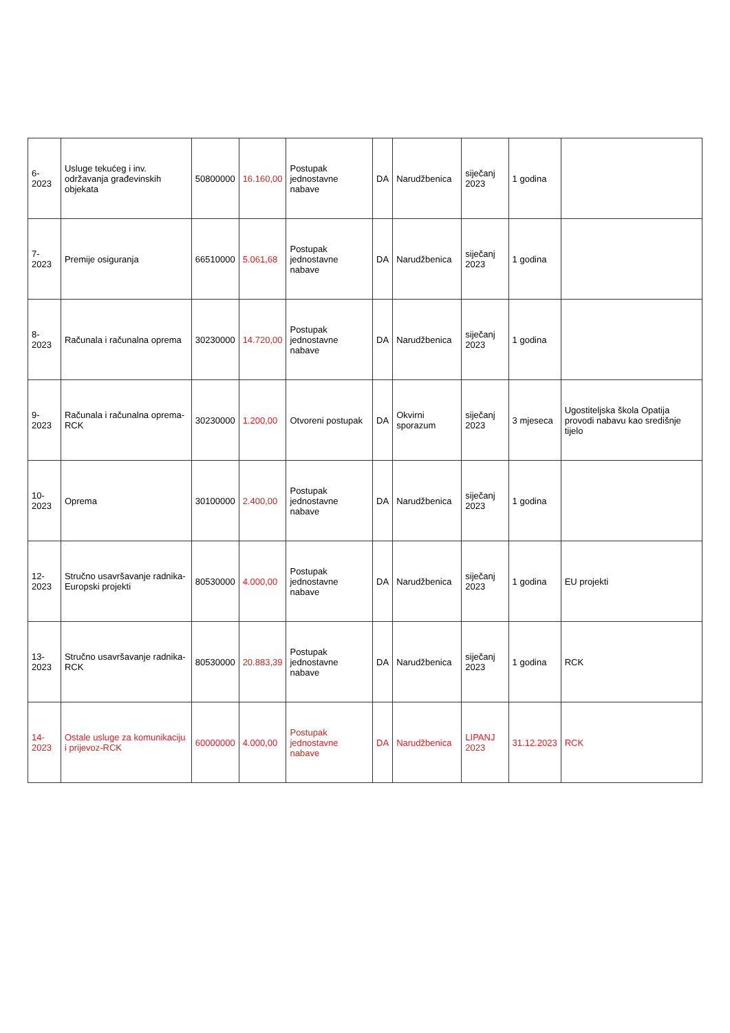| 6-2023 | Usluge tekućeg i inv. održavanja građevinskih objekata | 50800000 | 16.160,00 | Postupak jednostavne nabave | DA | Narudžbenica | siječanj 2023 | 1 godina | |
| 7-2023 | Premije osiguranja | 66510000 | 5.061,68 | Postupak jednostavne nabave | DA | Narudžbenica | siječanj 2023 | 1 godina | |
| 8-2023 | Računala i računalna oprema | 30230000 | 14.720,00 | Postupak jednostavne nabave | DA | Narudžbenica | siječanj 2023 | 1 godina | |
| 9-2023 | Računala i računalna oprema-RCK | 30230000 | 1.200,00 | Otvoreni postupak | DA | Okvirni sporazum | siječanj 2023 | 3 mjeseca | Ugostiteljska škola Opatija provodi nabavu kao središnje tijelo |
| 10-2023 | Oprema | 30100000 | 2.400,00 | Postupak jednostavne nabave | DA | Narudžbenica | siječanj 2023 | 1 godina | |
| 12-2023 | Stručno usavršavanje radnika- Europski projekti | 80530000 | 4.000,00 | Postupak jednostavne nabave | DA | Narudžbenica | siječanj 2023 | 1 godina | EU projekti |
| 13-2023 | Stručno usavršavanje radnika- RCK | 80530000 | 20.883,39 | Postupak jednostavne nabave | DA | Narudžbenica | siječanj 2023 | 1 godina | RCK |
| 14-2023 | Ostale usluge za komunikaciju i prijevoz-RCK | 60000000 | 4.000,00 | Postupak jednostavne nabave | DA | Narudžbenica | LIPANJ 2023 | 31.12.2023 | RCK |